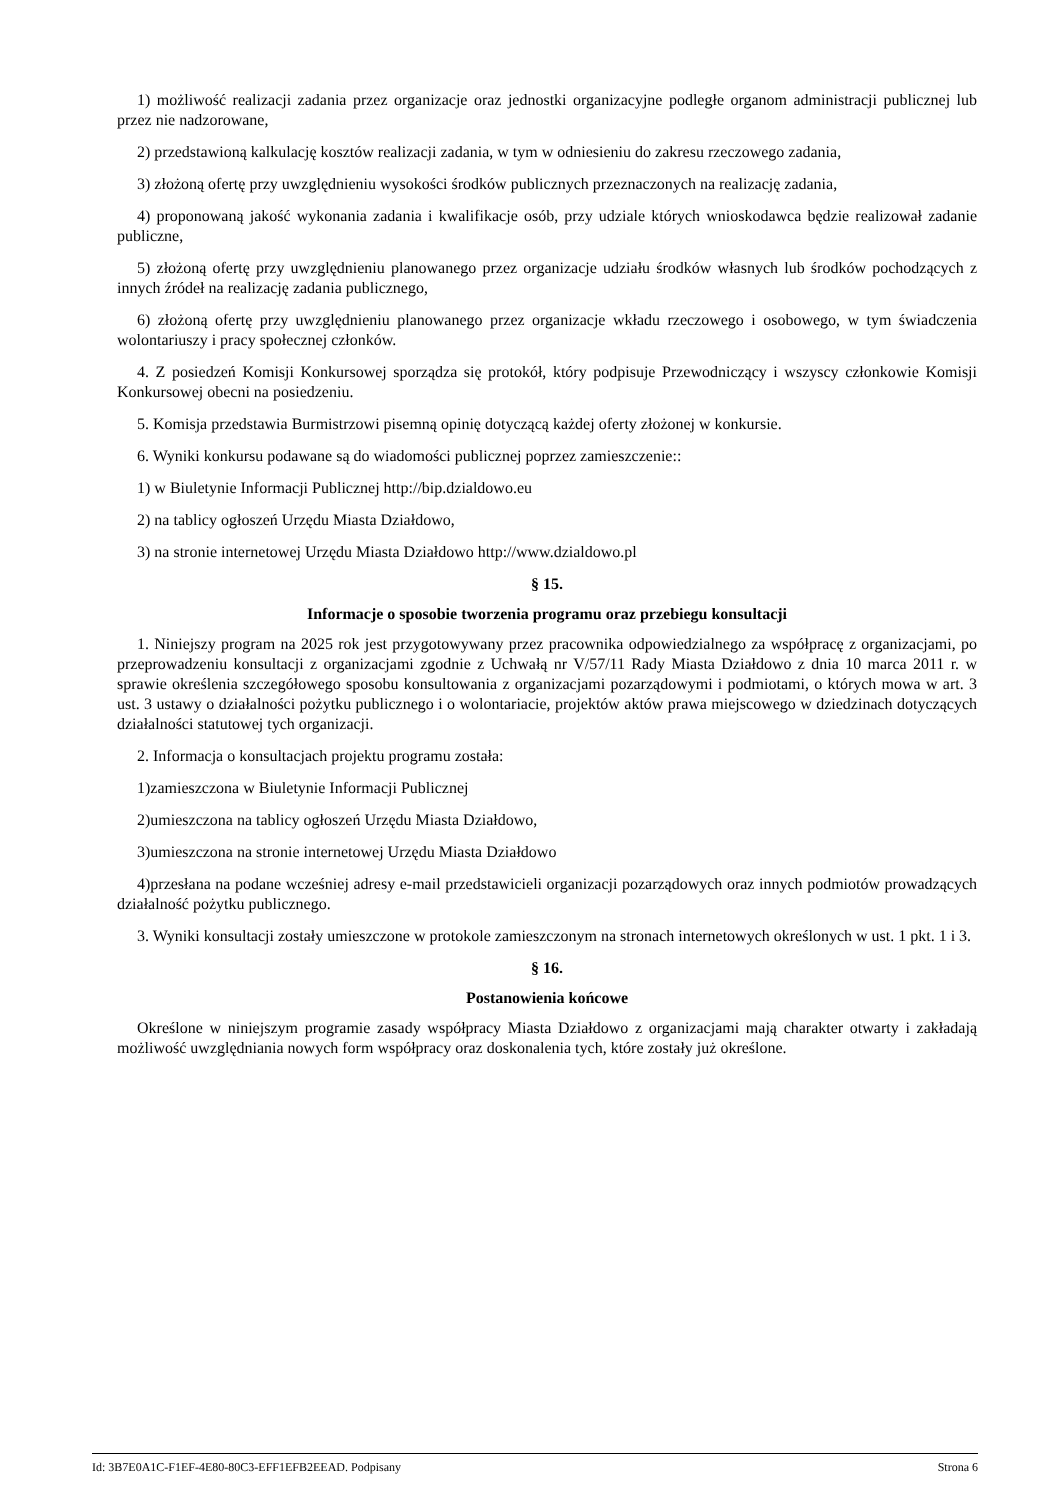1) możliwość realizacji zadania przez organizacje oraz jednostki organizacyjne podległe organom administracji publicznej lub przez nie nadzorowane,
2) przedstawioną kalkulację kosztów realizacji zadania, w tym w odniesieniu do zakresu rzeczowego zadania,
3) złożoną ofertę przy uwzględnieniu wysokości środków publicznych przeznaczonych na realizację zadania,
4) proponowaną jakość wykonania zadania i kwalifikacje osób, przy udziale których wnioskodawca będzie realizował zadanie publiczne,
5) złożoną ofertę przy uwzględnieniu planowanego przez organizacje udziału środków własnych lub środków pochodzących z innych źródeł na realizację zadania publicznego,
6) złożoną ofertę przy uwzględnieniu planowanego przez organizacje wkładu rzeczowego i osobowego, w tym świadczenia wolontariuszy i pracy społecznej członków.
4. Z posiedzeń Komisji Konkursowej sporządza się protokół, który podpisuje Przewodniczący i wszyscy członkowie Komisji Konkursowej obecni na posiedzeniu.
5. Komisja przedstawia Burmistrzowi pisemną opinię dotyczącą każdej oferty złożonej w konkursie.
6. Wyniki konkursu podawane są do wiadomości publicznej poprzez zamieszczenie::
1) w Biuletynie Informacji Publicznej http://bip.dzialdowo.eu
2) na tablicy ogłoszeń Urzędu Miasta Działdowo,
3) na stronie internetowej Urzędu Miasta Działdowo http://www.dzialdowo.pl
§ 15.
Informacje o sposobie tworzenia programu oraz przebiegu konsultacji
1. Niniejszy program na 2025 rok jest przygotowywany przez pracownika odpowiedzialnego za współpracę z organizacjami, po przeprowadzeniu konsultacji z organizacjami zgodnie z Uchwałą nr V/57/11 Rady Miasta Działdowo z dnia 10 marca 2011 r. w sprawie określenia szczegółowego sposobu konsultowania z organizacjami pozarządowymi i podmiotami, o których mowa w art. 3 ust. 3 ustawy o działalności pożytku publicznego i o wolontariacie, projektów aktów prawa miejscowego w dziedzinach dotyczących działalności statutowej tych organizacji.
2. Informacja o konsultacjach projektu programu została:
1)zamieszczona w Biuletynie Informacji Publicznej
2)umieszczona na tablicy ogłoszeń Urzędu Miasta Działdowo,
3)umieszczona na stronie internetowej Urzędu Miasta Działdowo
4)przesłana na podane wcześniej adresy e-mail przedstawicieli organizacji pozarządowych oraz innych podmiotów prowadzących działalność pożytku publicznego.
3. Wyniki konsultacji zostały umieszczone w protokole zamieszczonym na stronach internetowych określonych w ust. 1 pkt. 1 i 3.
§ 16.
Postanowienia końcowe
Określone w niniejszym programie zasady współpracy Miasta Działdowo z organizacjami mają charakter otwarty i zakładają możliwość uwzględniania nowych form współpracy oraz doskonalenia tych, które zostały już określone.
Id: 3B7E0A1C-F1EF-4E80-80C3-EFF1EFB2EEAD. Podpisany Strona 6